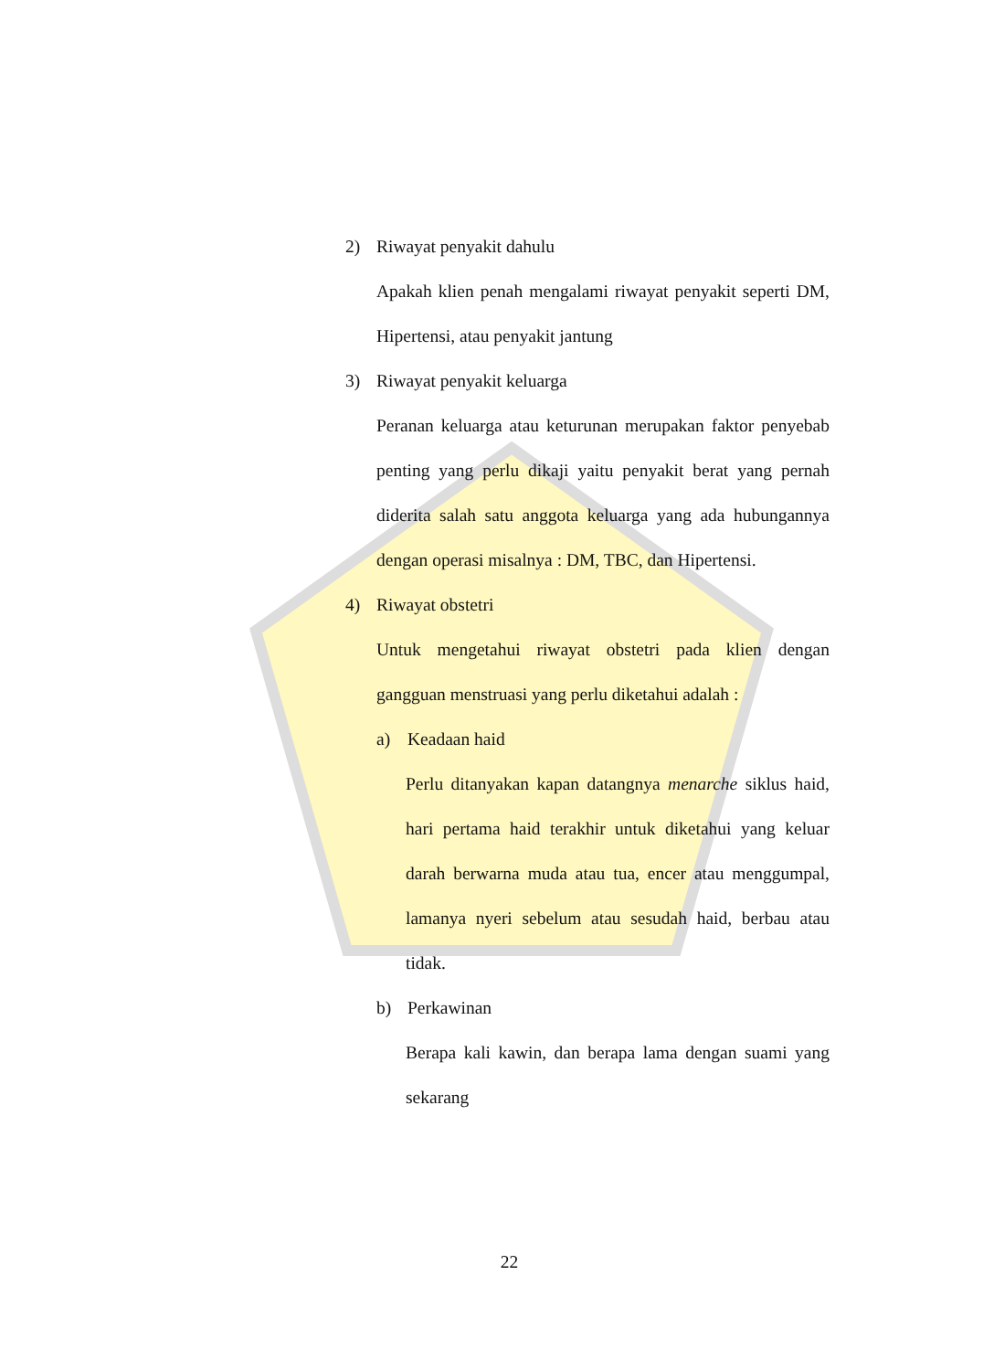2) Riwayat penyakit dahulu
Apakah klien penah mengalami riwayat penyakit seperti DM, Hipertensi, atau penyakit jantung
3) Riwayat penyakit keluarga
Peranan keluarga atau keturunan merupakan faktor penyebab penting yang perlu dikaji yaitu penyakit berat yang pernah diderita salah satu anggota keluarga yang ada hubungannya dengan operasi misalnya : DM, TBC, dan Hipertensi.
4) Riwayat obstetri
Untuk mengetahui riwayat obstetri pada klien dengan gangguan menstruasi yang perlu diketahui adalah :
a) Keadaan haid
Perlu ditanyakan kapan datangnya menarche siklus haid, hari pertama haid terakhir untuk diketahui yang keluar darah berwarna muda atau tua, encer atau menggumpal, lamanya nyeri sebelum atau sesudah haid, berbau atau tidak.
b) Perkawinan
Berapa kali kawin, dan berapa lama dengan suami yang sekarang
22